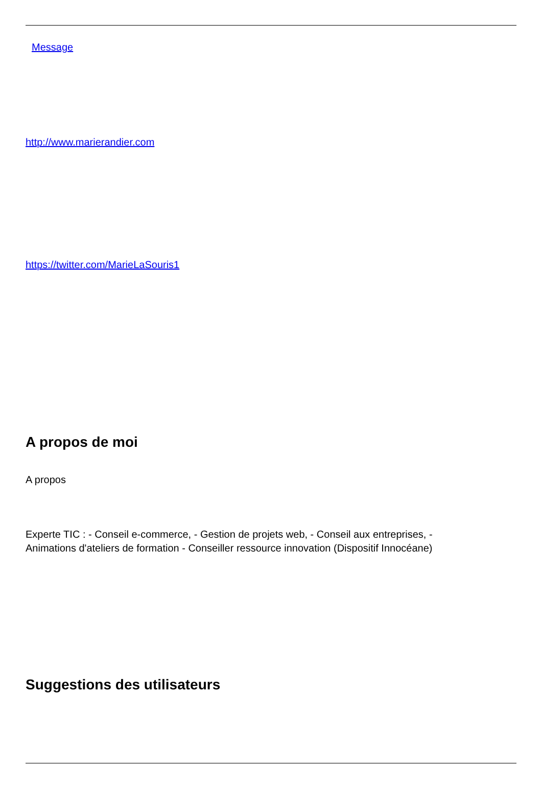Message
http://www.marierandier.com
https://twitter.com/MarieLaSouris1
A propos de moi
A propos
Experte TIC : - Conseil e-commerce, - Gestion de projets web, - Conseil aux entreprises, -
Animations d'ateliers de formation - Conseiller ressource innovation (Dispositif Innocéane)
Suggestions des utilisateurs